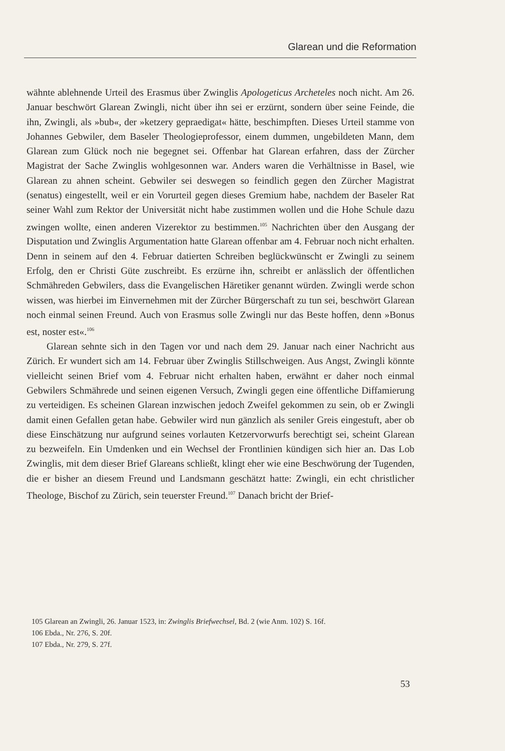Glarean und die Reformation
wähnte ablehnende Urteil des Erasmus über Zwinglis Apologeticus Archeteles noch nicht. Am 26. Januar beschwört Glarean Zwingli, nicht über ihn sei er erzürnt, sondern über seine Feinde, die ihn, Zwingli, als »bub«, der »ketzery gepraedigat« hätte, beschimpften. Dieses Urteil stamme von Johannes Gebwiler, dem Baseler Theologieprofessor, einem dummen, ungebildeten Mann, dem Glarean zum Glück noch nie begegnet sei. Offenbar hat Glarean erfahren, dass der Zürcher Magistrat der Sache Zwinglis wohlgesonnen war. Anders waren die Verhältnisse in Basel, wie Glarean zu ahnen scheint. Gebwiler sei deswegen so feindlich gegen den Zürcher Magistrat (senatus) eingestellt, weil er ein Vorurteil gegen dieses Gremium habe, nachdem der Baseler Rat seiner Wahl zum Rektor der Universität nicht habe zustimmen wollen und die Hohe Schule dazu zwingen wollte, einen anderen Vizerektor zu bestimmen.<sup>105</sup> Nachrichten über den Ausgang der Disputation und Zwinglis Argumentation hatte Glarean offenbar am 4. Februar noch nicht erhalten. Denn in seinem auf den 4. Februar datierten Schreiben beglückwünscht er Zwingli zu seinem Erfolg, den er Christi Güte zuschreibt. Es erzürne ihn, schreibt er anlässlich der öffentlichen Schmähreden Gebwilers, dass die Evangelischen Häretiker genannt würden. Zwingli werde schon wissen, was hierbei im Einvernehmen mit der Zürcher Bürgerschaft zu tun sei, beschwört Glarean noch einmal seinen Freund. Auch von Erasmus solle Zwingli nur das Beste hoffen, denn »Bonus est, noster est«.<sup>106</sup>
Glarean sehnte sich in den Tagen vor und nach dem 29. Januar nach einer Nachricht aus Zürich. Er wundert sich am 14. Februar über Zwinglis Stillschweigen. Aus Angst, Zwingli könnte vielleicht seinen Brief vom 4. Februar nicht erhalten haben, erwähnt er daher noch einmal Gebwilers Schmährede und seinen eigenen Versuch, Zwingli gegen eine öffentliche Diffamierung zu verteidigen. Es scheinen Glarean inzwischen jedoch Zweifel gekommen zu sein, ob er Zwingli damit einen Gefallen getan habe. Gebwiler wird nun gänzlich als seniler Greis eingestuft, aber ob diese Einschätzung nur aufgrund seines vorlauten Ketzervorwurfs berechtigt sei, scheint Glarean zu bezweifeln. Ein Umdenken und ein Wechsel der Frontlinien kündigen sich hier an. Das Lob Zwinglis, mit dem dieser Brief Glareans schließt, klingt eher wie eine Beschwörung der Tugenden, die er bisher an diesem Freund und Landsmann geschätzt hatte: Zwingli, ein echt christlicher Theologe, Bischof zu Zürich, sein teuerster Freund.<sup>107</sup> Danach bricht der Brief-
105 Glarean an Zwingli, 26. Januar 1523, in: Zwinglis Briefwechsel, Bd. 2 (wie Anm. 102) S. 16f.
106 Ebda., Nr. 276, S. 20f.
107 Ebda., Nr. 279, S. 27f.
53